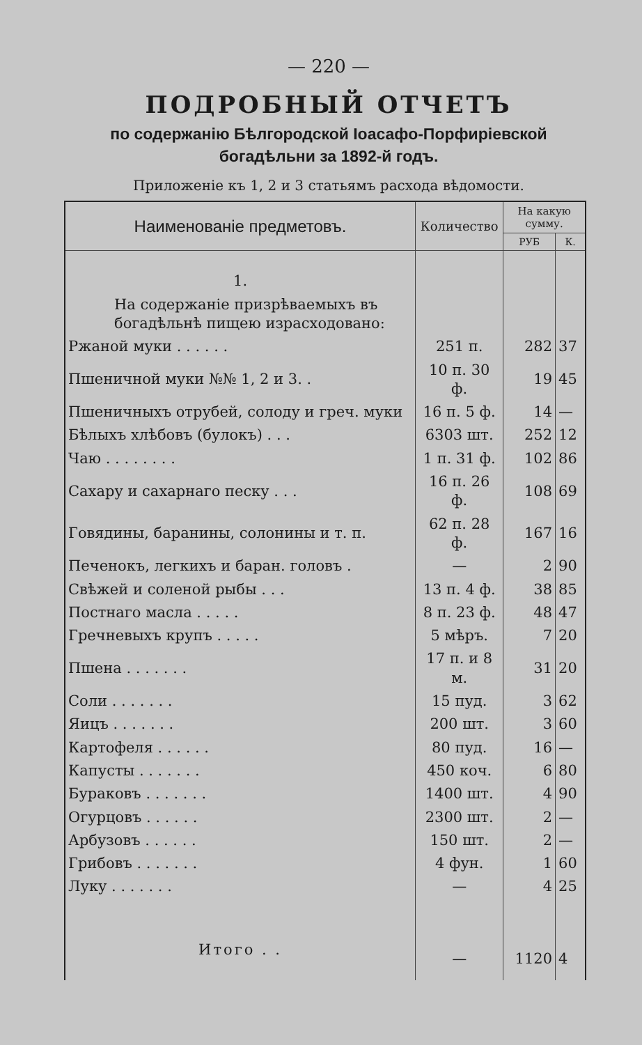— 220 —
ПОДРОБНЫЙ ОТЧЕТЪ
по содержанію Бѣлгородской Іоасафо-Порфиріевской богадѣльни за 1892-й годъ.
Приложеніе къ 1, 2 и 3 статьямъ расхода вѣдомости.
| Наименованіе предметовъ. | Количество | На какую сумму. | |
| --- | --- | --- | --- |
| | | РУБ | К. |
| 1. | | | |
| На содержаніе призрѣваемыхъ въ богадѣльнѣ пищею израсходовано: | | | |
| Ржаной муки . . . . . . | 251 п. | 282 | 37 |
| Пшеничной муки №№ 1, 2 и 3. . | 10 п. 30 ф. | 19 | 45 |
| Пшеничныхъ отрубей, солоду и греч. муки | 16 п. 5 ф. | 14 | — |
| Бѣлыхъ хлѣбовъ (булокъ) . . . | 6303 шт. | 252 | 12 |
| Чаю . . . . . . . . | 1 п. 31 ф. | 102 | 86 |
| Сахару и сахарнаго песку . . . | 16 п. 26 ф. | 108 | 69 |
| Говядины, баранины, солонины и т. п. | 62 п. 28 ф. | 167 | 16 |
| Печенокъ, легкихъ и баран. головъ . | — | 2 | 90 |
| Свѣжей и соленой рыбы . . . | 13 п. 4 ф. | 38 | 85 |
| Постнаго масла . . . . . | 8 п. 23 ф. | 48 | 47 |
| Гречневыхъ крупъ . . . . . | 5 мѣръ. | 7 | 20 |
| Пшена . . . . . . . | 17 п. и 8 м. | 31 | 20 |
| Соли . . . . . . . | 15 пуд. | 3 | 62 |
| Яицъ . . . . . . . | 200 шт. | 3 | 60 |
| Картофеля . . . . . . | 80 пуд. | 16 | — |
| Капусты . . . . . . . | 450 коч. | 6 | 80 |
| Бураковъ . . . . . . . | 1400 шт. | 4 | 90 |
| Огурцовъ . . . . . . | 2300 шт. | 2 | — |
| Арбузовъ . . . . . . | 150 шт. | 2 | — |
| Грибовъ . . . . . . . | 4 фун. | 1 | 60 |
| Луку . . . . . . . | — | 4 | 25 |
| Итого . . | — | 1120 | 4 |